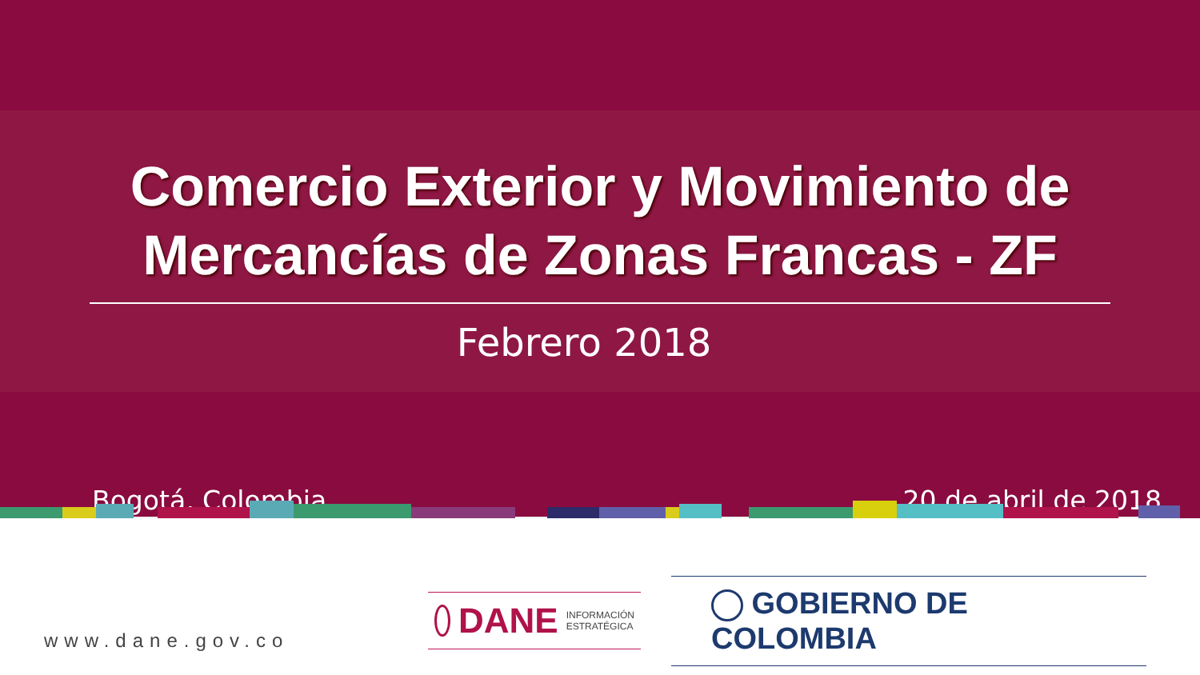Comercio Exterior y Movimiento de
Mercancías de Zonas Francas - ZF
Febrero 2018
Bogotá, Colombia. 20 de abril de 2018
www.dane.gov.co
DANE INFORMACIÓN
ESTRATÉGICA
GOBIERNO DE COLOMBIA